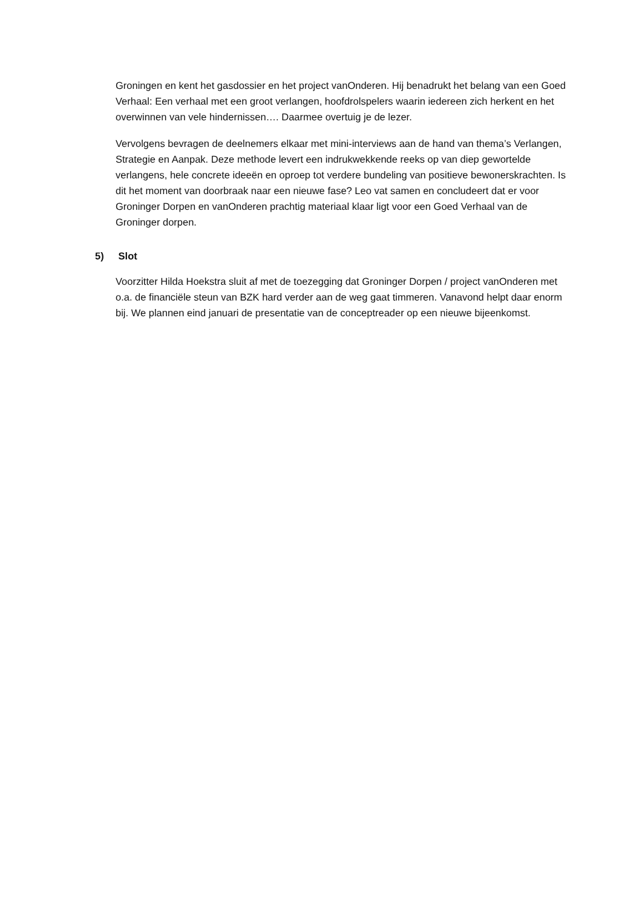Groningen en kent het gasdossier en het project vanOnderen. Hij benadrukt het belang van een Goed Verhaal: Een verhaal met een groot verlangen, hoofdrolspelers waarin iedereen zich herkent en het overwinnen van vele hindernissen…. Daarmee overtuig je de lezer.
Vervolgens bevragen de deelnemers elkaar met mini-interviews aan de hand van thema’s Verlangen, Strategie en Aanpak. Deze methode levert een indrukwekkende reeks op van diep gewortelde verlangens, hele concrete ideeën en oproep tot verdere bundeling van positieve bewonerskrachten. Is dit het moment van doorbraak naar een nieuwe fase? Leo vat samen en concludeert dat er voor Groninger Dorpen en vanOnderen prachtig materiaal klaar ligt voor een Goed Verhaal van de Groninger dorpen.
5) Slot
Voorzitter Hilda Hoekstra sluit af met de toezegging dat Groninger Dorpen / project vanOnderen met o.a. de financiële steun van BZK hard verder aan de weg gaat timmeren. Vanavond helpt daar enorm bij. We plannen eind januari de presentatie van de conceptreader op een nieuwe bijeenkomst.